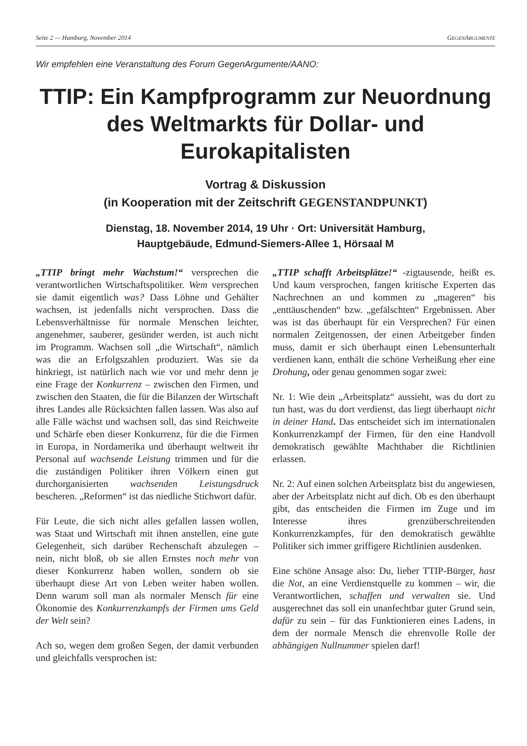Seite 2 — Hamburg, November 2014 GEGENARGUMENTE
Wir empfehlen eine Veranstaltung des Forum GegenArgumente/AANO:
TTIP: Ein Kampfprogramm zur Neuordnung des Weltmarkts für Dollar- und Eurokapitalisten
Vortrag & Diskussion
(in Kooperation mit der Zeitschrift GEGENSTANDPUNKT)
Dienstag, 18. November 2014, 19 Uhr · Ort: Universität Hamburg,
Hauptgebäude, Edmund-Siemers-Allee 1, Hörsaal M
„TTIP bringt mehr Wachstum!“ versprechen die verantwortlichen Wirtschaftspolitiker. Wem versprechen sie damit eigentlich was? Dass Löhne und Gehälter wachsen, ist jedenfalls nicht versprochen. Dass die Lebensverhältnisse für normale Menschen leichter, angenehmer, sauberer, gesünder werden, ist auch nicht im Programm. Wachsen soll „die Wirtschaft“, nämlich was die an Erfolgszahlen produziert. Was sie da hinkriegt, ist natürlich nach wie vor und mehr denn je eine Frage der Konkurrenz – zwischen den Firmen, und zwischen den Staaten, die für die Bilanzen der Wirtschaft ihres Landes alle Rücksichten fallen lassen. Was also auf alle Fälle wächst und wachsen soll, das sind Reichweite und Schärfe eben dieser Konkurrenz, für die die Firmen in Europa, in Nordamerika und überhaupt weltweit ihr Personal auf wachsende Leistung trimmen und für die die zuständigen Politiker ihren Völkern einen gut durchorganisierten wachsenden Leistungsdruck bescheren. „Reformen“ ist das niedliche Stichwort dafür.
Für Leute, die sich nicht alles gefallen lassen wollen, was Staat und Wirtschaft mit ihnen anstellen, eine gute Gelegenheit, sich darüber Rechenschaft abzulegen – nein, nicht bloß, ob sie allen Ernstes noch mehr von dieser Konkurrenz haben wollen, sondern ob sie überhaupt diese Art von Leben weiter haben wollen. Denn warum soll man als normaler Mensch für eine Ökonomie des Konkurrenzkampfs der Firmen ums Geld der Welt sein?
Ach so, wegen dem großen Segen, der damit verbunden und gleichfalls versprochen ist:
„TTIP schafft Arbeitsplätze!“ -zigtausende, heißt es. Und kaum versprochen, fangen kritische Experten das Nachrechnen an und kommen zu „mageren“ bis „enttäuschenden“ bzw. „gefälschten“ Ergebnissen. Aber was ist das überhaupt für ein Versprechen? Für einen normalen Zeitgenossen, der einen Arbeitgeber finden muss, damit er sich überhaupt einen Lebensunterhalt verdienen kann, enthält die schöne Verheißung eher eine Drohung, oder genau genommen sogar zwei:
Nr. 1: Wie dein „Arbeitsplatz“ aussieht, was du dort zu tun hast, was du dort verdienst, das liegt überhaupt nicht in deiner Hand. Das entscheidet sich im internationalen Konkurrenzkampf der Firmen, für den eine Handvoll demokratisch gewählte Machthaber die Richtlinien erlassen.
Nr. 2: Auf einen solchen Arbeitsplatz bist du angewiesen, aber der Arbeitsplatz nicht auf dich. Ob es den überhaupt gibt, das entscheiden die Firmen im Zuge und im Interesse ihres grenzüberschreitenden Konkurrenzkampfes, für den demokratisch gewählte Politiker sich immer griffigere Richtlinien ausdenken.
Eine schöne Ansage also: Du, lieber TTIP-Bürger, hast die Not, an eine Verdienstquelle zu kommen – wir, die Verantwortlichen, schaffen und verwalten sie. Und ausgerechnet das soll ein unanfechtbar guter Grund sein, dafür zu sein – für das Funktionieren eines Ladens, in dem der normale Mensch die ehrenvolle Rolle der abhängigen Nullnummer spielen darf!